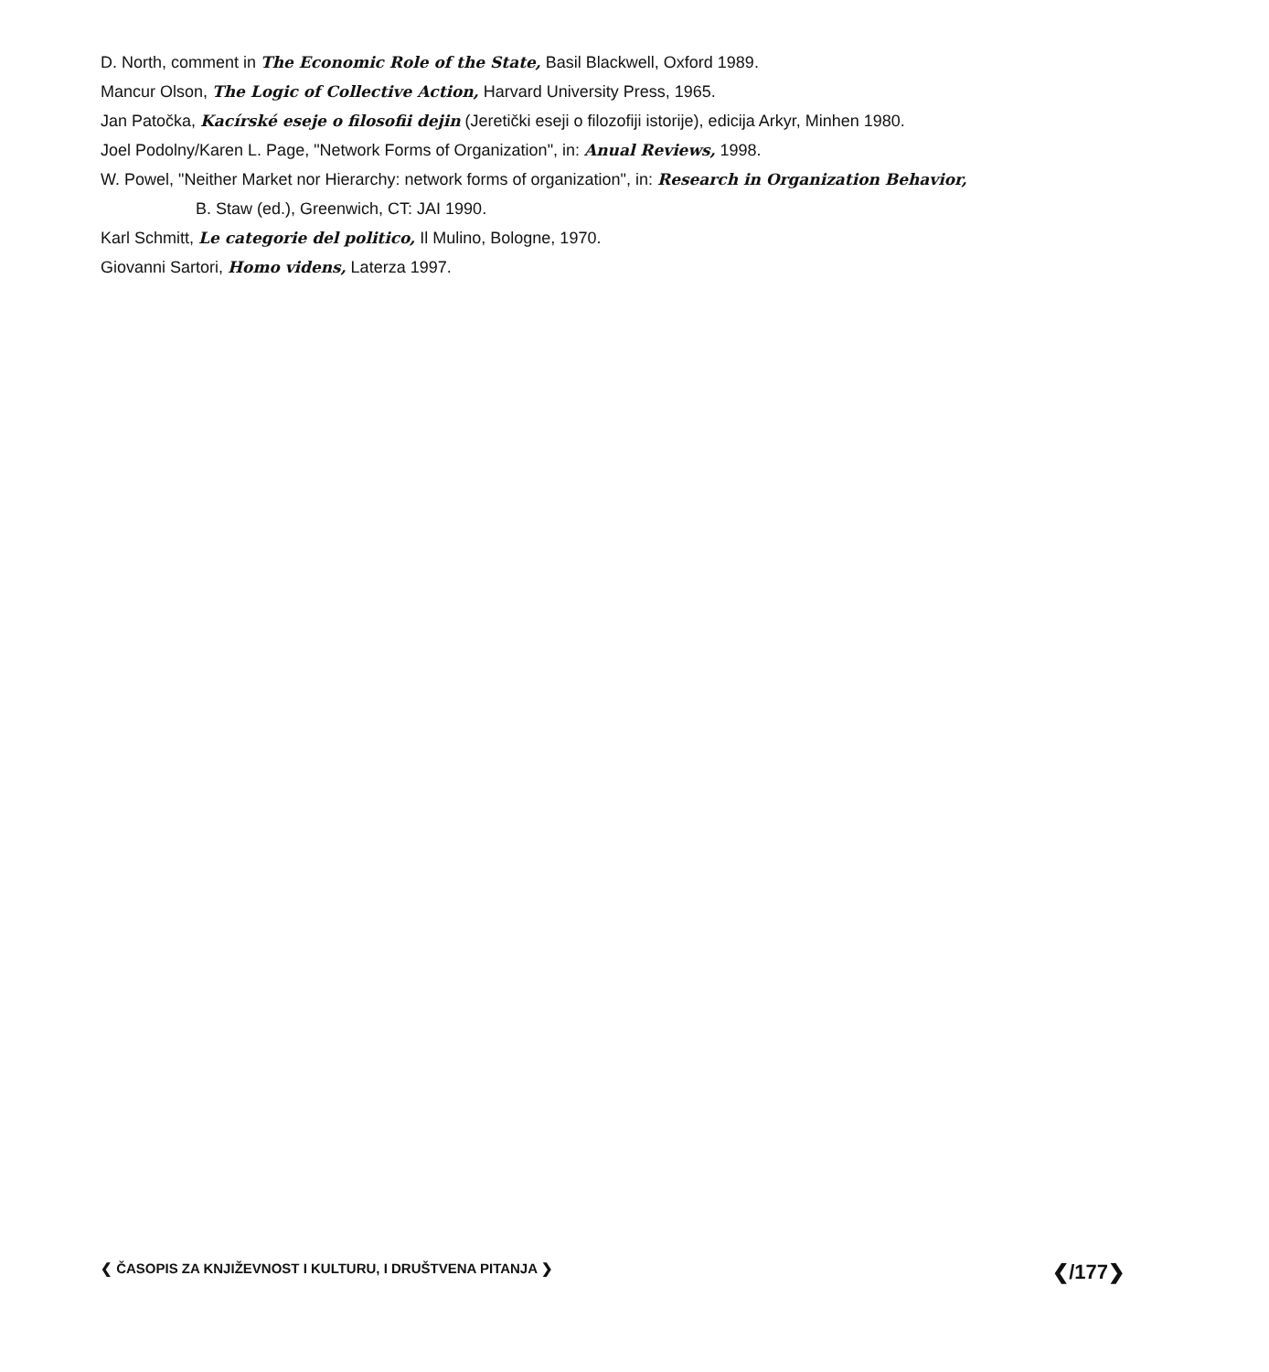D. North, comment in The Economic Role of the State, Basil Blackwell, Oxford 1989.
Mancur Olson, The Logic of Collective Action, Harvard University Press, 1965.
Jan Patočka, Kacírské eseje o filosofii dejin (Jeretički eseji o filozofiji istorije), edicija Arkyr, Minhen 1980.
Joel Podolny/Karen L. Page, "Network Forms of Organization", in: Anual Reviews, 1998.
W. Powel, "Neither Market nor Hierarchy: network forms of organization", in: Research in Organization Behavior,
B. Staw (ed.), Greenwich, CT: JAI 1990.
Karl Schmitt, Le categorie del politico, Il Mulino, Bologne, 1970.
Giovanni Sartori, Homo videns, Laterza 1997.
❮ ČASOPIS ZA KNJIŽEVNOST I KULTURU, I DRUŠTVENA PITANJA ❯ ❮/177❯